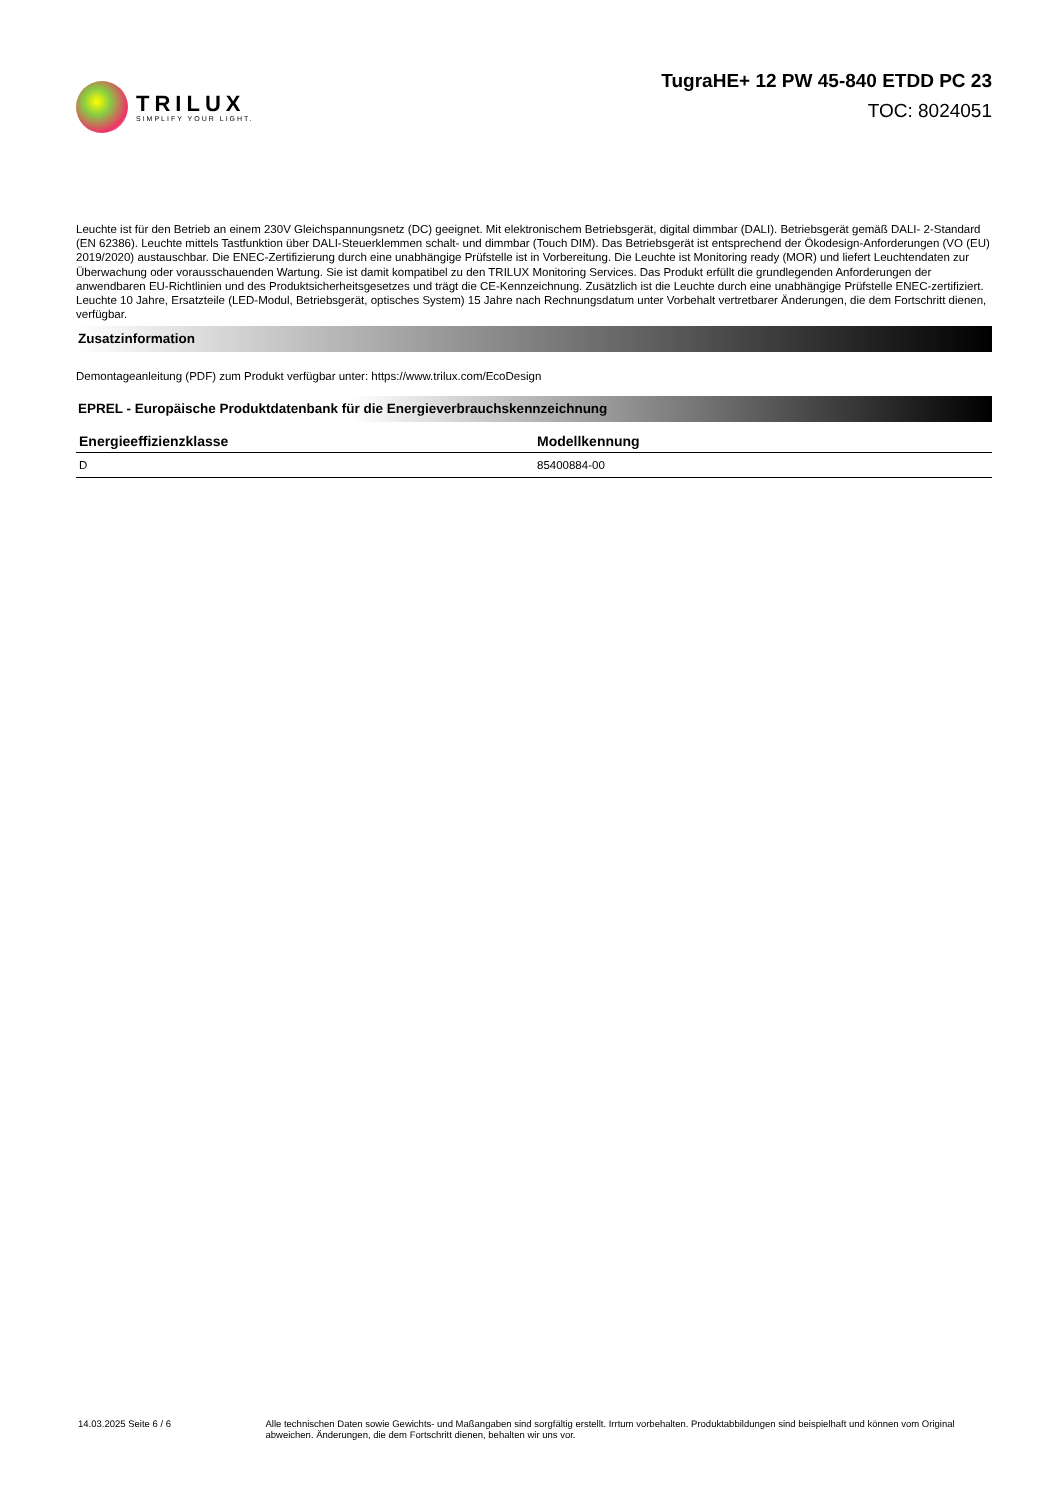TRILUX
SIMPLIFY YOUR LIGHT.
TugraHE+ 12 PW 45-840 ETDD PC 23
TOC: 8024051
Leuchte ist für den Betrieb an einem 230V Gleichspannungsnetz (DC) geeignet. Mit elektronischem Betriebsgerät, digital dimmbar (DALI). Betriebsgerät gemäß DALI- 2-Standard (EN 62386). Leuchte mittels Tastfunktion über DALI-Steuerklemmen schalt- und dimmbar (Touch DIM). Das Betriebsgerät ist entsprechend der Ökodesign-Anforderungen (VO (EU) 2019/2020) austauschbar. Die ENEC-Zertifizierung durch eine unabhängige Prüfstelle ist in Vorbereitung. Die Leuchte ist Monitoring ready (MOR) und liefert Leuchtendaten zur Überwachung oder vorausschauenden Wartung. Sie ist damit kompatibel zu den TRILUX Monitoring Services. Das Produkt erfüllt die grundlegenden Anforderungen der anwendbaren EU-Richtlinien und des Produktsicherheitsgesetzes und trägt die CE-Kennzeichnung. Zusätzlich ist die Leuchte durch eine unabhängige Prüfstelle ENEC-zertifiziert. Leuchte 10 Jahre, Ersatzteile (LED-Modul, Betriebsgerät, optisches System) 15 Jahre nach Rechnungsdatum unter Vorbehalt vertretbarer Änderungen, die dem Fortschritt dienen, verfügbar.
Zusatzinformation
Demontageanleitung (PDF) zum Produkt verfügbar unter: https://www.trilux.com/EcoDesign
EPREL - Europäische Produktdatenbank für die Energieverbrauchskennzeichnung
| Energieeffizienzklasse | Modellkennung |
| --- | --- |
| D | 85400884-00 |
14.03.2025 Seite 6 / 6 Alle technischen Daten sowie Gewichts- und Maßangaben sind sorgfältig erstellt. Irrtum vorbehalten. Produktabbildungen sind beispielhaft und können vom Original abweichen. Änderungen, die dem Fortschritt dienen, behalten wir uns vor.